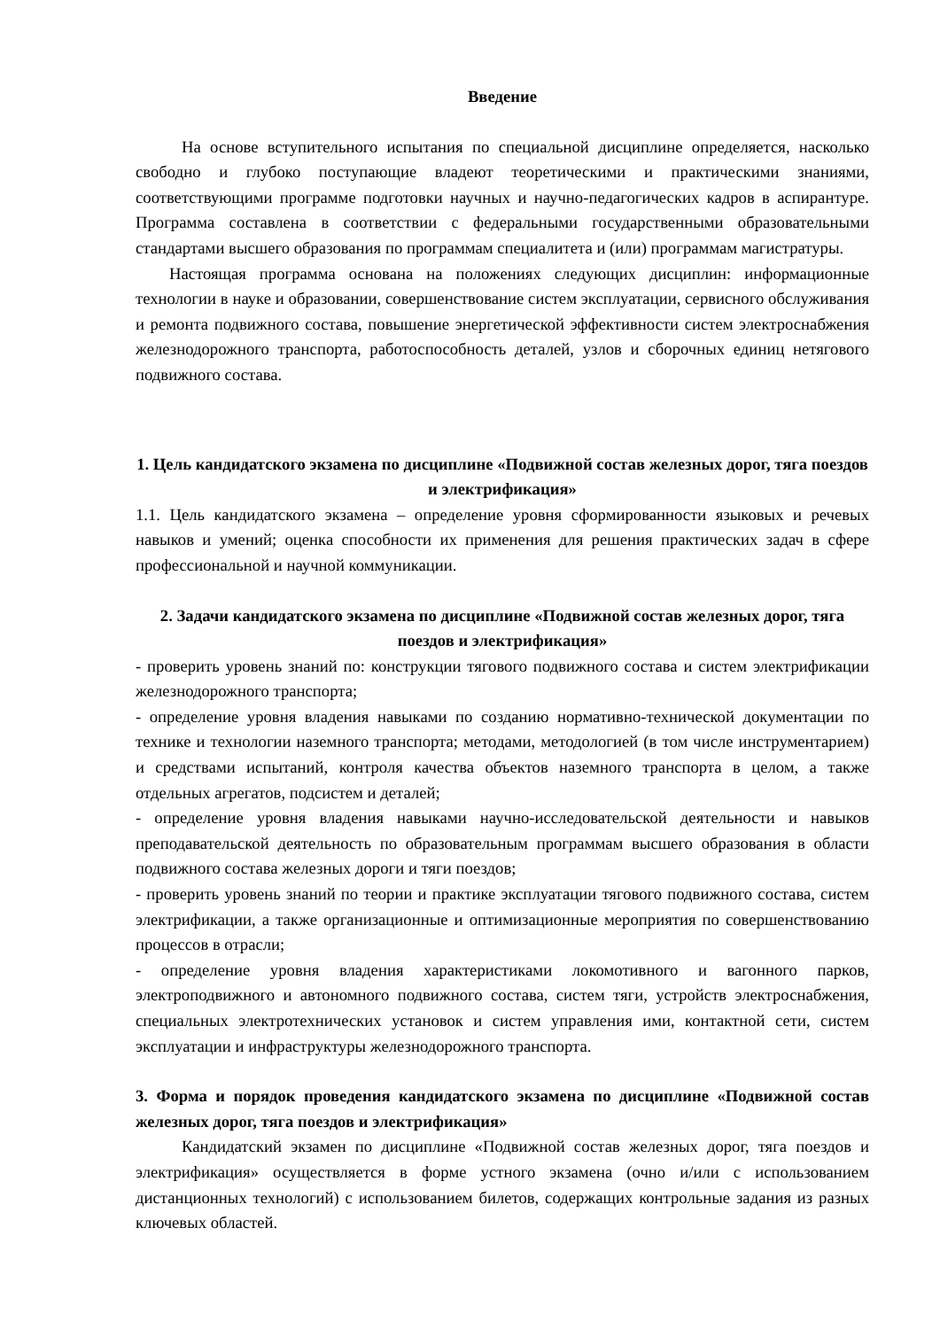Введение
На основе вступительного испытания по специальной дисциплине определяется, насколько свободно и глубоко поступающие владеют теоретическими и практическими знаниями, соответствующими программе подготовки научных и научно-педагогических кадров в аспирантуре. Программа составлена в соответствии с федеральными государственными образовательными стандартами высшего образования по программам специалитета и (или) программам магистратуры.
Настоящая программа основана на положениях следующих дисциплин: информационные технологии в науке и образовании, совершенствование систем эксплуатации, сервисного обслуживания и ремонта подвижного состава, повышение энергетической эффективности систем электроснабжения железнодорожного транспорта, работоспособность деталей, узлов и сборочных единиц нетягового подвижного состава.
1. Цель кандидатского экзамена по дисциплине «Подвижной состав железных дорог, тяга поездов и электрификация»
1.1. Цель кандидатского экзамена – определение уровня сформированности языковых и речевых навыков и умений; оценка способности их применения для решения практических задач в сфере профессиональной и научной коммуникации.
2. Задачи кандидатского экзамена по дисциплине «Подвижной состав железных дорог, тяга поездов и электрификация»
- проверить уровень знаний по: конструкции тягового подвижного состава и систем электрификации железнодорожного транспорта;
- определение уровня владения навыками по созданию нормативно-технической документации по технике и технологии наземного транспорта; методами, методологией (в том числе инструментарием) и средствами испытаний, контроля качества объектов наземного транспорта в целом, а также отдельных агрегатов, подсистем и деталей;
- определение уровня владения навыками научно-исследовательской деятельности и навыков преподавательской деятельность по образовательным программам высшего образования в области подвижного состава железных дороги и тяги поездов;
- проверить уровень знаний по теории и практике эксплуатации тягового подвижного состава, систем электрификации, а также организационные и оптимизационные мероприятия по совершенствованию процессов в отрасли;
- определение уровня владения характеристиками локомотивного и вагонного парков, электроподвижного и автономного подвижного состава, систем тяги, устройств электроснабжения, специальных электротехнических установок и систем управления ими, контактной сети, систем эксплуатации и инфраструктуры железнодорожного транспорта.
3. Форма и порядок проведения кандидатского экзамена по дисциплине «Подвижной состав железных дорог, тяга поездов и электрификация»
Кандидатский экзамен по дисциплине «Подвижной состав железных дорог, тяга поездов и электрификация» осуществляется в форме устного экзамена (очно и/или с использованием дистанционных технологий) с использованием билетов, содержащих контрольные задания из разных ключевых областей.